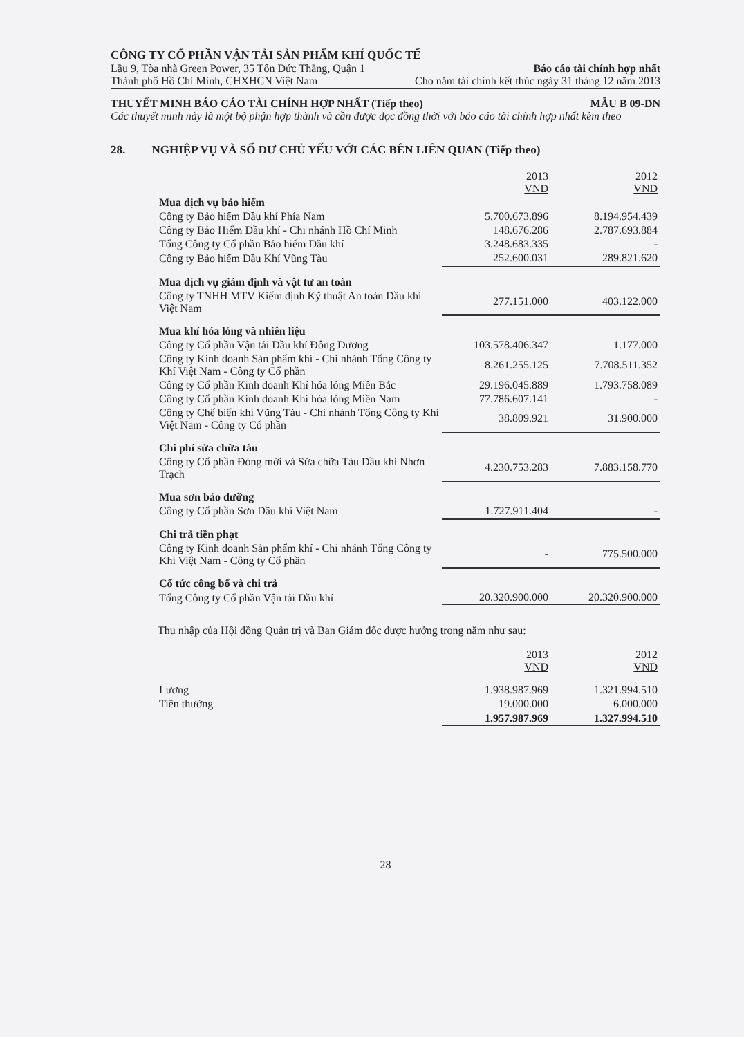CÔNG TY CỔ PHẦN VẬN TẢI SẢN PHẨM KHÍ QUỐC TẾ
Lầu 9, Tòa nhà Green Power, 35 Tôn Đức Thắng, Quận 1 Báo cáo tài chính hợp nhất
Thành phố Hồ Chí Minh, CHXHCN Việt Nam Cho năm tài chính kết thúc ngày 31 tháng 12 năm 2013
THUYẾT MINH BÁO CÁO TÀI CHÍNH HỢP NHẤT (Tiếp theo) MẪU B 09-DN
Các thuyết minh này là một bộ phận hợp thành và cần được đọc đồng thời với báo cáo tài chính hợp nhất kèm theo
28. NGHIỆP VỤ VÀ SỐ DƯ CHỦ YẾU VỚI CÁC BÊN LIÊN QUAN (Tiếp theo)
| | 2013 VND | 2012 VND |
| --- | --- | --- |
| Mua dịch vụ bảo hiểm | | |
| Công ty Bảo hiểm Dầu khí Phía Nam | 5.700.673.896 | 8.194.954.439 |
| Công ty Bảo Hiểm Dầu khí - Chi nhánh Hồ Chí Minh | 148.676.286 | 2.787.693.884 |
| Tổng Công ty Cổ phần Bảo hiểm Dầu khí | 3.248.683.335 | - |
| Công ty Bảo hiểm Dầu Khí Vũng Tàu | 252.600.031 | 289.821.620 |
| Mua dịch vụ giám định và vật tư an toàn | | |
| Công ty TNHH MTV Kiểm định Kỹ thuật An toàn Dầu khí Việt Nam | 277.151.000 | 403.122.000 |
| Mua khí hóa lỏng và nhiên liệu | | |
| Công ty Cổ phần Vận tải Dầu khí Đông Dương | 103.578.406.347 | 1.177.000 |
| Công ty Kinh doanh Sản phẩm khí - Chi nhánh Tổng Công ty Khí Việt Nam - Công ty Cổ phần | 8.261.255.125 | 7.708.511.352 |
| Công ty Cổ phần Kinh doanh Khí hóa lỏng Miền Bắc | 29.196.045.889 | 1.793.758.089 |
| Công ty Cổ phần Kinh doanh Khí hóa lỏng Miền Nam | 77.786.607.141 | - |
| Công ty Chế biến khí Vũng Tàu - Chi nhánh Tổng Công ty Khí Việt Nam - Công ty Cổ phần | 38.809.921 | 31.900.000 |
| Chi phí sửa chữa tàu | | |
| Công ty Cổ phần Đóng mới và Sửa chữa Tàu Dầu khí Nhơn Trạch | 4.230.753.283 | 7.883.158.770 |
| Mua sơn bảo dưỡng | | |
| Công ty Cổ phần Sơn Dầu khí Việt Nam | 1.727.911.404 | - |
| Chi trả tiền phạt | | |
| Công ty Kinh doanh Sản phẩm khí - Chi nhánh Tổng Công ty Khí Việt Nam - Công ty Cổ phần | - | 775.500.000 |
| Cổ tức công bố và chi trả | | |
| Tổng Công ty Cổ phần Vận tải Dầu khí | 20.320.900.000 | 20.320.900.000 |
Thu nhập của Hội đồng Quản trị và Ban Giám đốc được hưởng trong năm như sau:
| | 2013 VND | 2012 VND |
| --- | --- | --- |
| Lương | 1.938.987.969 | 1.321.994.510 |
| Tiền thưởng | 19.000.000 | 6.000.000 |
| | 1.957.987.969 | 1.327.994.510 |
28